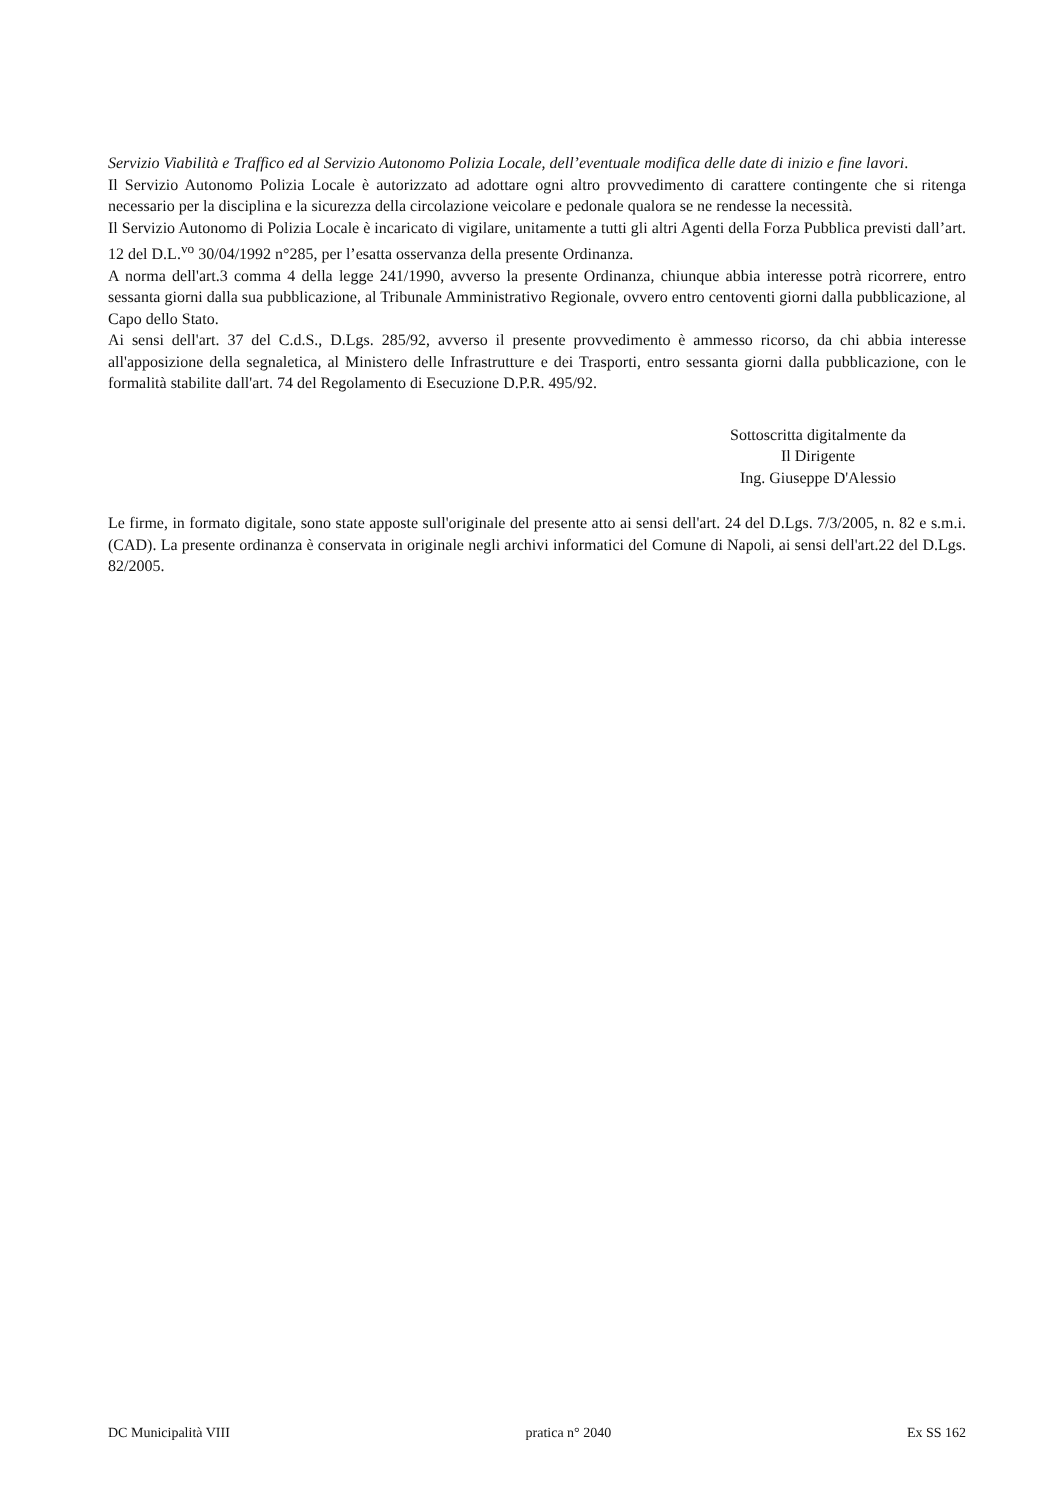Servizio Viabilità e Traffico ed al Servizio Autonomo Polizia Locale, dell’eventuale modifica delle date di inizio e fine lavori.
Il Servizio Autonomo Polizia Locale è autorizzato ad adottare ogni altro provvedimento di carattere contingente che si ritenga necessario per la disciplina e la sicurezza della circolazione veicolare e pedonale qualora se ne rendesse la necessità.
Il Servizio Autonomo di Polizia Locale è incaricato di vigilare, unitamente a tutti gli altri Agenti della Forza Pubblica previsti dall’art. 12 del D.L.<sup>vo</sup> 30/04/1992 n°285, per l’esatta osservanza della presente Ordinanza.
A norma dell'art.3 comma 4 della legge 241/1990, avverso la presente Ordinanza, chiunque abbia interesse potrà ricorrere, entro sessanta giorni dalla sua pubblicazione, al Tribunale Amministrativo Regionale, ovvero entro centoventi giorni dalla pubblicazione, al Capo dello Stato.
Ai sensi dell'art. 37 del C.d.S., D.Lgs. 285/92, avverso il presente provvedimento è ammesso ricorso, da chi abbia interesse all'apposizione della segnaletica, al Ministero delle Infrastrutture e dei Trasporti, entro sessanta giorni dalla pubblicazione, con le formalità stabilite dall'art. 74 del Regolamento di Esecuzione D.P.R. 495/92.
Sottoscritta digitalmente da
Il Dirigente
Ing. Giuseppe D'Alessio
Le firme, in formato digitale, sono state apposte sull'originale del presente atto ai sensi dell'art. 24 del D.Lgs. 7/3/2005, n. 82 e s.m.i. (CAD). La presente ordinanza è conservata in originale negli archivi informatici del Comune di Napoli, ai sensi dell'art.22 del D.Lgs. 82/2005.
DC Municipalità VIII pratica n° 2040 Ex SS 162